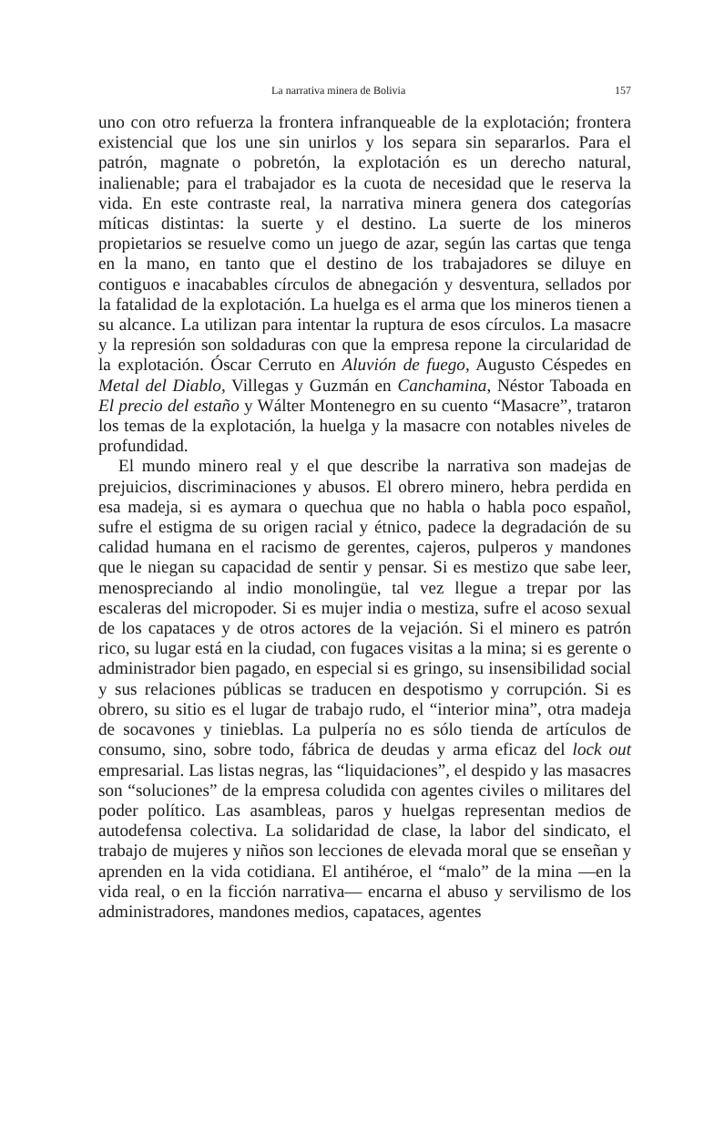La narrativa minera de Bolivia 157
uno con otro refuerza la frontera infranqueable de la explotación; frontera existencial que los une sin unirlos y los separa sin separarlos. Para el patrón, magnate o pobretón, la explotación es un derecho natural, inalienable; para el trabajador es la cuota de necesidad que le reserva la vida. En este contraste real, la narrativa minera genera dos categorías míticas distintas: la suerte y el destino. La suerte de los mineros propietarios se resuelve como un juego de azar, según las cartas que tenga en la mano, en tanto que el destino de los trabajadores se diluye en contiguos e inacabables círculos de abnegación y desventura, sellados por la fatalidad de la explotación. La huelga es el arma que los mineros tienen a su alcance. La utilizan para intentar la ruptura de esos círculos. La masacre y la represión son soldaduras con que la empresa repone la circularidad de la explotación. Óscar Cerruto en Aluvión de fuego, Augusto Céspedes en Metal del Diablo, Villegas y Guzmán en Canchamina, Néstor Taboada en El precio del estaño y Wálter Montenegro en su cuento “Masacre”, trataron los temas de la explotación, la huelga y la masacre con notables niveles de profundidad.
El mundo minero real y el que describe la narrativa son madejas de prejuicios, discriminaciones y abusos. El obrero minero, hebra perdida en esa madeja, si es aymara o quechua que no habla o habla poco español, sufre el estigma de su origen racial y étnico, padece la degradación de su calidad humana en el racismo de gerentes, cajeros, pulperos y mandones que le niegan su capacidad de sentir y pensar. Si es mestizo que sabe leer, menospreciando al indio monolingüe, tal vez llegue a trepar por las escaleras del micropoder. Si es mujer india o mestiza, sufre el acoso sexual de los capataces y de otros actores de la vejación. Si el minero es patrón rico, su lugar está en la ciudad, con fugaces visitas a la mina; si es gerente o administrador bien pagado, en especial si es gringo, su insensibilidad social y sus relaciones públicas se traducen en despotismo y corrupción. Si es obrero, su sitio es el lugar de trabajo rudo, el “interior mina”, otra madeja de socavones y tinieblas. La pulpería no es sólo tienda de artículos de consumo, sino, sobre todo, fábrica de deudas y arma eficaz del lock out empresarial. Las listas negras, las “liquidaciones”, el despido y las masacres son “soluciones” de la empresa coludida con agentes civiles o militares del poder político. Las asambleas, paros y huelgas representan medios de autodefensa colectiva. La solidaridad de clase, la labor del sindicato, el trabajo de mujeres y niños son lecciones de elevada moral que se enseñan y aprenden en la vida cotidiana. El antihéroe, el “malo” de la mina —en la vida real, o en la ficción narrativa— encarna el abuso y servilismo de los administradores, mandones medios, capataces, agentes